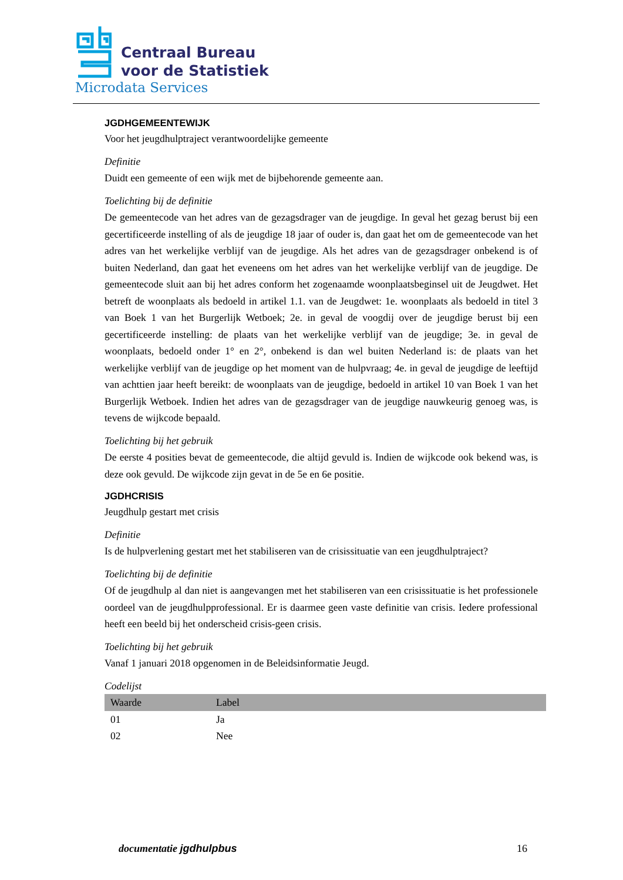Centraal Bureau
voor de Statistiek
Microdata Services
JGDHGEMEENTEWIJK
Voor het jeugdhulptraject verantwoordelijke gemeente
Definitie
Duidt een gemeente of een wijk met de bijbehorende gemeente aan.
Toelichting bij de definitie
De gemeentecode van het adres van de gezagsdrager van de jeugdige. In geval het gezag berust bij een gecertificeerde instelling of als de jeugdige 18 jaar of ouder is, dan gaat het om de gemeentecode van het adres van het werkelijke verblijf van de jeugdige. Als het adres van de gezagsdrager onbekend is of buiten Nederland, dan gaat het eveneens om het adres van het werkelijke verblijf van de jeugdige. De gemeentecode sluit aan bij het adres conform het zogenaamde woonplaatsbeginsel uit de Jeugdwet. Het betreft de woonplaats als bedoeld in artikel 1.1. van de Jeugdwet: 1e. woonplaats als bedoeld in titel 3 van Boek 1 van het Burgerlijk Wetboek; 2e. in geval de voogdij over de jeugdige berust bij een gecertificeerde instelling: de plaats van het werkelijke verblijf van de jeugdige; 3e. in geval de woonplaats, bedoeld onder 1° en 2°, onbekend is dan wel buiten Nederland is: de plaats van het werkelijke verblijf van de jeugdige op het moment van de hulpvraag; 4e. in geval de jeugdige de leeftijd van achttien jaar heeft bereikt: de woonplaats van de jeugdige, bedoeld in artikel 10 van Boek 1 van het Burgerlijk Wetboek. Indien het adres van de gezagsdrager van de jeugdige nauwkeurig genoeg was, is tevens de wijkcode bepaald.
Toelichting bij het gebruik
De eerste 4 posities bevat de gemeentecode, die altijd gevuld is. Indien de wijkcode ook bekend was, is deze ook gevuld. De wijkcode zijn gevat in de 5e en 6e positie.
JGDHCRISIS
Jeugdhulp gestart met crisis
Definitie
Is de hulpverlening gestart met het stabiliseren van de crisissituatie van een jeugdhulptraject?
Toelichting bij de definitie
Of de jeugdhulp al dan niet is aangevangen met het stabiliseren van een crisissituatie is het professionele oordeel van de jeugdhulpprofessional. Er is daarmee geen vaste definitie van crisis. Iedere professional heeft een beeld bij het onderscheid crisis-geen crisis.
Toelichting bij het gebruik
Vanaf 1 januari 2018 opgenomen in de Beleidsinformatie Jeugd.
Codelijst
| Waarde | Label |
| --- | --- |
| 01 | Ja |
| 02 | Nee |
documentatie jgdhulpbus 16